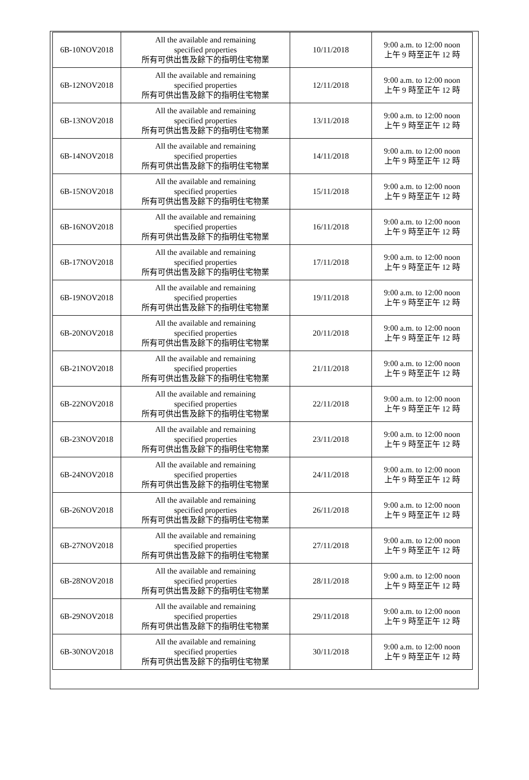| 6B-10NOV2018 | All the available and remaining specified properties 所有可供出售及餘下的指明住宅物業 | 10/11/2018 | 9:00 a.m. to 12:00 noon 上午 9 時至正午 12 時 |
| 6B-12NOV2018 | All the available and remaining specified properties 所有可供出售及餘下的指明住宅物業 | 12/11/2018 | 9:00 a.m. to 12:00 noon 上午 9 時至正午 12 時 |
| 6B-13NOV2018 | All the available and remaining specified properties 所有可供出售及餘下的指明住宅物業 | 13/11/2018 | 9:00 a.m. to 12:00 noon 上午 9 時至正午 12 時 |
| 6B-14NOV2018 | All the available and remaining specified properties 所有可供出售及餘下的指明住宅物業 | 14/11/2018 | 9:00 a.m. to 12:00 noon 上午 9 時至正午 12 時 |
| 6B-15NOV2018 | All the available and remaining specified properties 所有可供出售及餘下的指明住宅物業 | 15/11/2018 | 9:00 a.m. to 12:00 noon 上午 9 時至正午 12 時 |
| 6B-16NOV2018 | All the available and remaining specified properties 所有可供出售及餘下的指明住宅物業 | 16/11/2018 | 9:00 a.m. to 12:00 noon 上午 9 時至正午 12 時 |
| 6B-17NOV2018 | All the available and remaining specified properties 所有可供出售及餘下的指明住宅物業 | 17/11/2018 | 9:00 a.m. to 12:00 noon 上午 9 時至正午 12 時 |
| 6B-19NOV2018 | All the available and remaining specified properties 所有可供出售及餘下的指明住宅物業 | 19/11/2018 | 9:00 a.m. to 12:00 noon 上午 9 時至正午 12 時 |
| 6B-20NOV2018 | All the available and remaining specified properties 所有可供出售及餘下的指明住宅物業 | 20/11/2018 | 9:00 a.m. to 12:00 noon 上午 9 時至正午 12 時 |
| 6B-21NOV2018 | All the available and remaining specified properties 所有可供出售及餘下的指明住宅物業 | 21/11/2018 | 9:00 a.m. to 12:00 noon 上午 9 時至正午 12 時 |
| 6B-22NOV2018 | All the available and remaining specified properties 所有可供出售及餘下的指明住宅物業 | 22/11/2018 | 9:00 a.m. to 12:00 noon 上午 9 時至正午 12 時 |
| 6B-23NOV2018 | All the available and remaining specified properties 所有可供出售及餘下的指明住宅物業 | 23/11/2018 | 9:00 a.m. to 12:00 noon 上午 9 時至正午 12 時 |
| 6B-24NOV2018 | All the available and remaining specified properties 所有可供出售及餘下的指明住宅物業 | 24/11/2018 | 9:00 a.m. to 12:00 noon 上午 9 時至正午 12 時 |
| 6B-26NOV2018 | All the available and remaining specified properties 所有可供出售及餘下的指明住宅物業 | 26/11/2018 | 9:00 a.m. to 12:00 noon 上午 9 時至正午 12 時 |
| 6B-27NOV2018 | All the available and remaining specified properties 所有可供出售及餘下的指明住宅物業 | 27/11/2018 | 9:00 a.m. to 12:00 noon 上午 9 時至正午 12 時 |
| 6B-28NOV2018 | All the available and remaining specified properties 所有可供出售及餘下的指明住宅物業 | 28/11/2018 | 9:00 a.m. to 12:00 noon 上午 9 時至正午 12 時 |
| 6B-29NOV2018 | All the available and remaining specified properties 所有可供出售及餘下的指明住宅物業 | 29/11/2018 | 9:00 a.m. to 12:00 noon 上午 9 時至正午 12 時 |
| 6B-30NOV2018 | All the available and remaining specified properties 所有可供出售及餘下的指明住宅物業 | 30/11/2018 | 9:00 a.m. to 12:00 noon 上午 9 時至正午 12 時 |